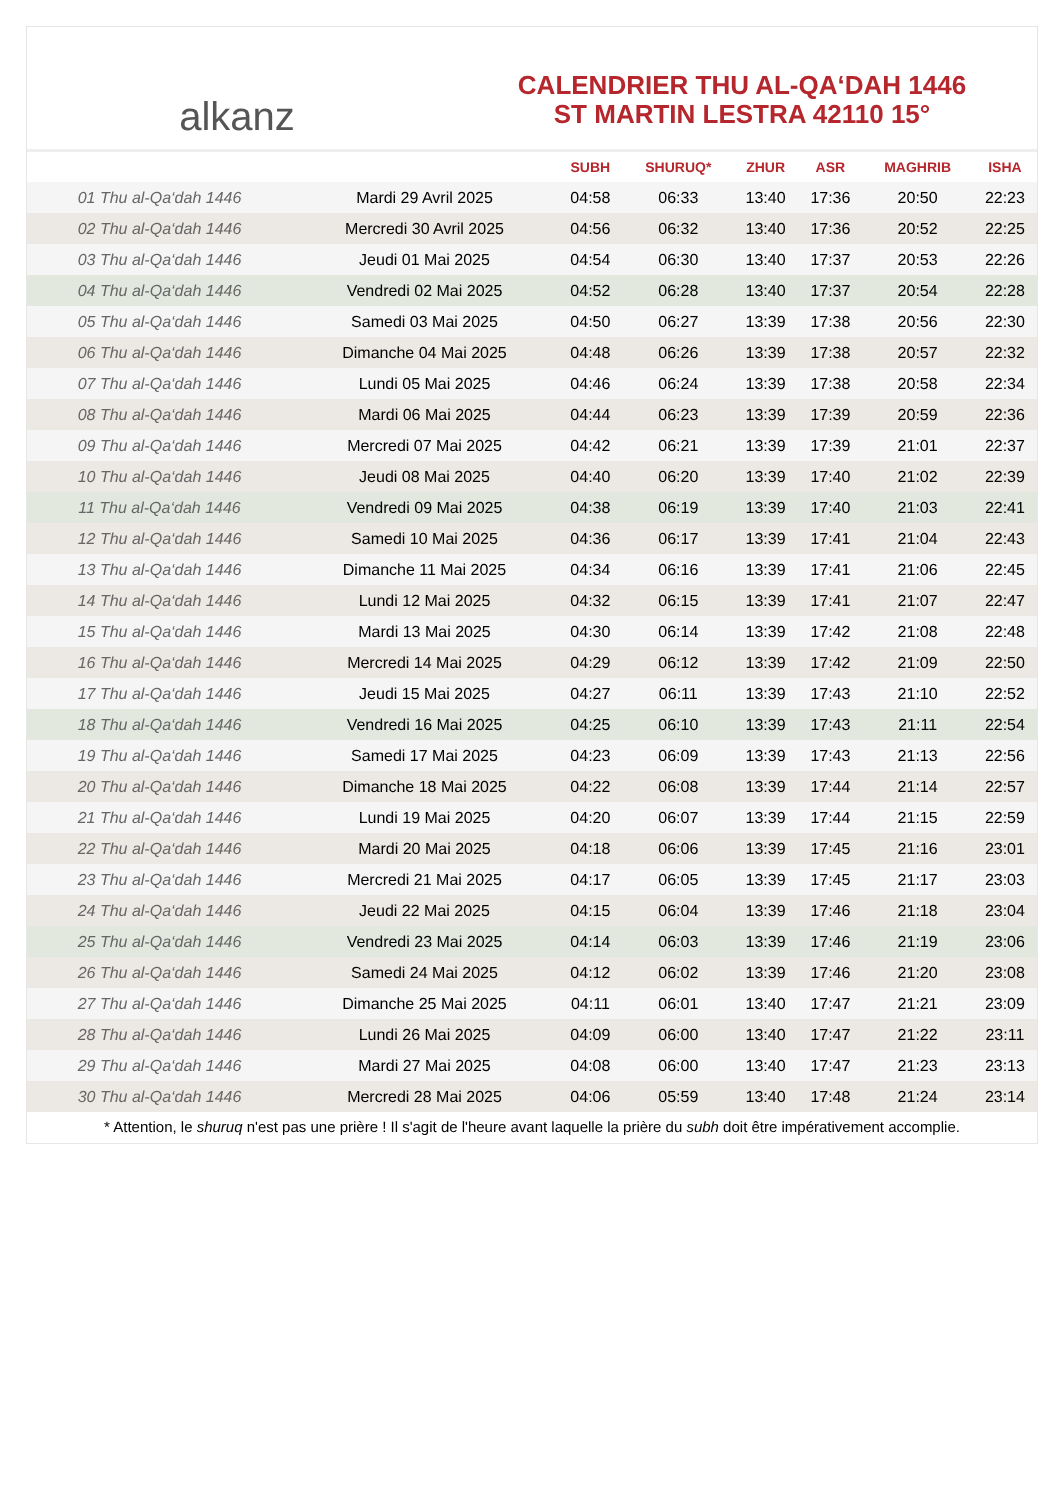alkanz
CALENDRIER THU AL-QA‘DAH 1446
ST MARTIN LESTRA 42110 15°
| | | SUBH | SHURUQ* | ZHUR | ASR | MAGHRIB | ISHA |
| --- | --- | --- | --- | --- | --- | --- | --- |
| 01 Thu al-Qa‘dah 1446 | Mardi 29 Avril 2025 | 04:58 | 06:33 | 13:40 | 17:36 | 20:50 | 22:23 |
| 02 Thu al-Qa‘dah 1446 | Mercredi 30 Avril 2025 | 04:56 | 06:32 | 13:40 | 17:36 | 20:52 | 22:25 |
| 03 Thu al-Qa‘dah 1446 | Jeudi 01 Mai 2025 | 04:54 | 06:30 | 13:40 | 17:37 | 20:53 | 22:26 |
| 04 Thu al-Qa‘dah 1446 | Vendredi 02 Mai 2025 | 04:52 | 06:28 | 13:40 | 17:37 | 20:54 | 22:28 |
| 05 Thu al-Qa‘dah 1446 | Samedi 03 Mai 2025 | 04:50 | 06:27 | 13:39 | 17:38 | 20:56 | 22:30 |
| 06 Thu al-Qa‘dah 1446 | Dimanche 04 Mai 2025 | 04:48 | 06:26 | 13:39 | 17:38 | 20:57 | 22:32 |
| 07 Thu al-Qa‘dah 1446 | Lundi 05 Mai 2025 | 04:46 | 06:24 | 13:39 | 17:38 | 20:58 | 22:34 |
| 08 Thu al-Qa‘dah 1446 | Mardi 06 Mai 2025 | 04:44 | 06:23 | 13:39 | 17:39 | 20:59 | 22:36 |
| 09 Thu al-Qa‘dah 1446 | Mercredi 07 Mai 2025 | 04:42 | 06:21 | 13:39 | 17:39 | 21:01 | 22:37 |
| 10 Thu al-Qa‘dah 1446 | Jeudi 08 Mai 2025 | 04:40 | 06:20 | 13:39 | 17:40 | 21:02 | 22:39 |
| 11 Thu al-Qa‘dah 1446 | Vendredi 09 Mai 2025 | 04:38 | 06:19 | 13:39 | 17:40 | 21:03 | 22:41 |
| 12 Thu al-Qa‘dah 1446 | Samedi 10 Mai 2025 | 04:36 | 06:17 | 13:39 | 17:41 | 21:04 | 22:43 |
| 13 Thu al-Qa‘dah 1446 | Dimanche 11 Mai 2025 | 04:34 | 06:16 | 13:39 | 17:41 | 21:06 | 22:45 |
| 14 Thu al-Qa‘dah 1446 | Lundi 12 Mai 2025 | 04:32 | 06:15 | 13:39 | 17:41 | 21:07 | 22:47 |
| 15 Thu al-Qa‘dah 1446 | Mardi 13 Mai 2025 | 04:30 | 06:14 | 13:39 | 17:42 | 21:08 | 22:48 |
| 16 Thu al-Qa‘dah 1446 | Mercredi 14 Mai 2025 | 04:29 | 06:12 | 13:39 | 17:42 | 21:09 | 22:50 |
| 17 Thu al-Qa‘dah 1446 | Jeudi 15 Mai 2025 | 04:27 | 06:11 | 13:39 | 17:43 | 21:10 | 22:52 |
| 18 Thu al-Qa‘dah 1446 | Vendredi 16 Mai 2025 | 04:25 | 06:10 | 13:39 | 17:43 | 21:11 | 22:54 |
| 19 Thu al-Qa‘dah 1446 | Samedi 17 Mai 2025 | 04:23 | 06:09 | 13:39 | 17:43 | 21:13 | 22:56 |
| 20 Thu al-Qa‘dah 1446 | Dimanche 18 Mai 2025 | 04:22 | 06:08 | 13:39 | 17:44 | 21:14 | 22:57 |
| 21 Thu al-Qa‘dah 1446 | Lundi 19 Mai 2025 | 04:20 | 06:07 | 13:39 | 17:44 | 21:15 | 22:59 |
| 22 Thu al-Qa‘dah 1446 | Mardi 20 Mai 2025 | 04:18 | 06:06 | 13:39 | 17:45 | 21:16 | 23:01 |
| 23 Thu al-Qa‘dah 1446 | Mercredi 21 Mai 2025 | 04:17 | 06:05 | 13:39 | 17:45 | 21:17 | 23:03 |
| 24 Thu al-Qa‘dah 1446 | Jeudi 22 Mai 2025 | 04:15 | 06:04 | 13:39 | 17:46 | 21:18 | 23:04 |
| 25 Thu al-Qa‘dah 1446 | Vendredi 23 Mai 2025 | 04:14 | 06:03 | 13:39 | 17:46 | 21:19 | 23:06 |
| 26 Thu al-Qa‘dah 1446 | Samedi 24 Mai 2025 | 04:12 | 06:02 | 13:39 | 17:46 | 21:20 | 23:08 |
| 27 Thu al-Qa‘dah 1446 | Dimanche 25 Mai 2025 | 04:11 | 06:01 | 13:40 | 17:47 | 21:21 | 23:09 |
| 28 Thu al-Qa‘dah 1446 | Lundi 26 Mai 2025 | 04:09 | 06:00 | 13:40 | 17:47 | 21:22 | 23:11 |
| 29 Thu al-Qa‘dah 1446 | Mardi 27 Mai 2025 | 04:08 | 06:00 | 13:40 | 17:47 | 21:23 | 23:13 |
| 30 Thu al-Qa‘dah 1446 | Mercredi 28 Mai 2025 | 04:06 | 05:59 | 13:40 | 17:48 | 21:24 | 23:14 |
* Attention, le shuruq n'est pas une prière ! Il s'agit de l'heure avant laquelle la prière du subh doit être impérativement accomplie.